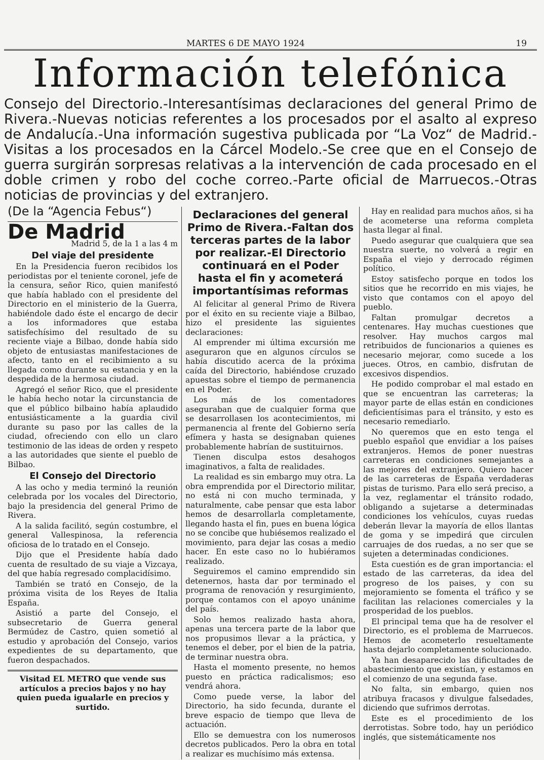MARTES 6 DE MAYO 1924 19
Información telefónica
Consejo del Directorio.-Interesantísimas declaraciones del general Primo de Rivera.-Nuevas noticias referentes a los procesados por el asalto al expreso de Andalucía.-Una información sugestiva publicada por “La Voz“ de Madrid.-Visitas a los procesados en la Cárcel Modelo.-Se cree que en el Consejo de guerra surgirán sorpresas relativas a la intervención de cada procesado en el doble crimen y robo del coche correo.-Parte oficial de Marruecos.-Otras noticias de provincias y del extranjero.
(De la “Agencia Febus“)
De Madrid
Madrid 5, de la 1 a las 4 m
Del viaje del presidente
En la Presidencia fueron recibidos los periodistas por el teniente coronel, jefe de la censura, señor Rico, quien manifestó que había hablado con el presidente del Directorio en el ministerio de la Guerra, habiéndole dado éste el encargo de decir a los informadores que estaba satisfechísimo del resultado de su reciente viaje a Bilbao, donde había sido objeto de entusiastas manifestaciones de afecto, tanto en el recibimiento a su llegada como durante su estancia y en la despedida de la hermosa ciudad.
Agregó el señor Rico, que el presidente le había hecho notar la circunstancia de que el público bilbaino había aplaudido entusiásticamente a la guardia civil durante su paso por las calles de la ciudad, ofreciendo con ello un claro testimonio de las ideas de orden y respeto a las autoridades que siente el pueblo de Bilbao.
El Consejo del Directorio
A las ocho y media terminó la reunión celebrada por los vocales del Directorio, bajo la presidencia del general Primo de Rivera.
A la salida facilitó, según costumbre, el general Vallespinosa, la referencia oficiosa de lo tratado en el Consejo.
Dijo que el Presidente había dado cuenta de resultado de su viaje a Vizcaya, del que había regresado complacidísimo.
También se trató en Consejo, de la próxima visita de los Reyes de Italia España.
Asistió a parte del Consejo, el subsecretario de Guerra general Bermúdez de Castro, quien sometió al estudio y aprobación del Consejo, varios expedientes de su departamento, que fueron despachados.
Visitad EL METRO que vende sus artículos a precios bajos y no hay quien pueda igualarle en precios y surtido.
Declaraciones del general Primo de Rivera.-Faltan dos terceras partes de la labor por realizar.-El Directorio continuará en el Poder hasta el fin y acometerá importantísimas reformas
Al felicitar al general Primo de Rivera por el éxito en su reciente viaje a Bilbao, hizo el presidente las siguientes declaraciones:
Al emprender mi última excursión me aseguraron que en algunos círculos se había discutido acerca de la próxima caída del Directorio, habiéndose cruzado apuestas sobre el tiempo de permanencia en el Poder.
Los más de los comentadores aseguraban que de cualquier forma que se desarrollasen los acontecimientos, mi permanencia al frente del Gobierno sería efímera y hasta se designaban quienes probablemente habrían de sustituirnos.
Tienen disculpa estos desahogos imaginativos, a falta de realidades.
La realidad es sin embargo muy otra. La obra emprendida por el Directorio militar, no está ni con mucho terminada, y naturalmente, cabe pensar que esta labor hemos de desarrollarla completamente, llegando hasta el fin, pues en buena lógica no se concibe que hubiésemos realizado el movimiento, para dejar las cosas a medio hacer. En este caso no lo hubiéramos realizado.
Seguiremos el camino emprendido sin detenernos, hasta dar por terminado el programa de renovación y resurgimiento, porque contamos con el apoyo unánime del país.
Solo hemos realizado hasta ahora, apenas una tercera parte de la labor que nos propusimos llevar a la práctica, y tenemos el deber, por el bien de la patria, de terminar nuestra obra.
Hasta el momento presente, no hemos puesto en práctica radicalismos; eso vendrá ahora.
Como puede verse, la labor del Directorio, ha sido fecunda, durante el breve espacio de tiempo que lleva de actuación.
Ello se demuestra con los numerosos decretos publicados. Pero la obra en total a realizar es muchísimo más extensa.
Hay en realidad para muchos años, si ha de acometerse una reforma completa hasta llegar al final.
Puedo asegurar que cualquiera que sea nuestra suerte, no volverá a regir en España el viejo y derrocado régimen político.
Estoy satisfecho porque en todos los sitios que he recorrido en mis viajes, he visto que contamos con el apoyo del pueblo.
Faltan promulgar decretos a centenares. Hay muchas cuestiones que resolver. Hay muchos cargos mal retribuidos de funcionarios a quienes es necesario mejorar, como sucede a los jueces. Otros, en cambio, disfrutan de excesivos dispendios.
He podido comprobar el mal estado en que se encuentran las carreteras; la mayor parte de ellas están en condiciones deficientísimas para el tránsito, y esto es necesario remediarlo.
No queremos que en esto tenga el pueblo español que envidiar a los países extranjeros. Hemos de poner nuestras carreteras en condiciones semejantes a las mejores del extranjero. Quiero hacer de las carreteras de España verdaderas pistas de turismo. Para ello será preciso, a la vez, reglamentar el tránsito rodado, obligando a sujetarse a determinadas condiciones los vehículos, cuyas ruedas deberán llevar la mayoría de ellos llantas de goma y se impedirá que circulen carruajes de dos ruedas, a no ser que se sujeten a determinadas condiciones.
Esta cuestión es de gran importancia: el estado de las carreteras, da idea del progreso de los paises, y con su mejoramiento se fomenta el tráfico y se facilitan las relaciones comerciales y la prosperidad de los pueblos.
El principal tema que ha de resolver el Directorio, es el problema de Marruecos. Hemos de acometerlo resueltamente hasta dejarlo completamente solucionado.
Ya han desaparecido las dificultades de abastecimiento que existían, y estamos en el comienzo de una segunda fase.
No falta, sin embargo, quien nos atribuya fracasos y divulgue falsedades, diciendo que sufrimos derrotas.
Este es el procedimiento de los derrotistas. Sobre todo, hay un periódico inglés, que sistemáticamente nos